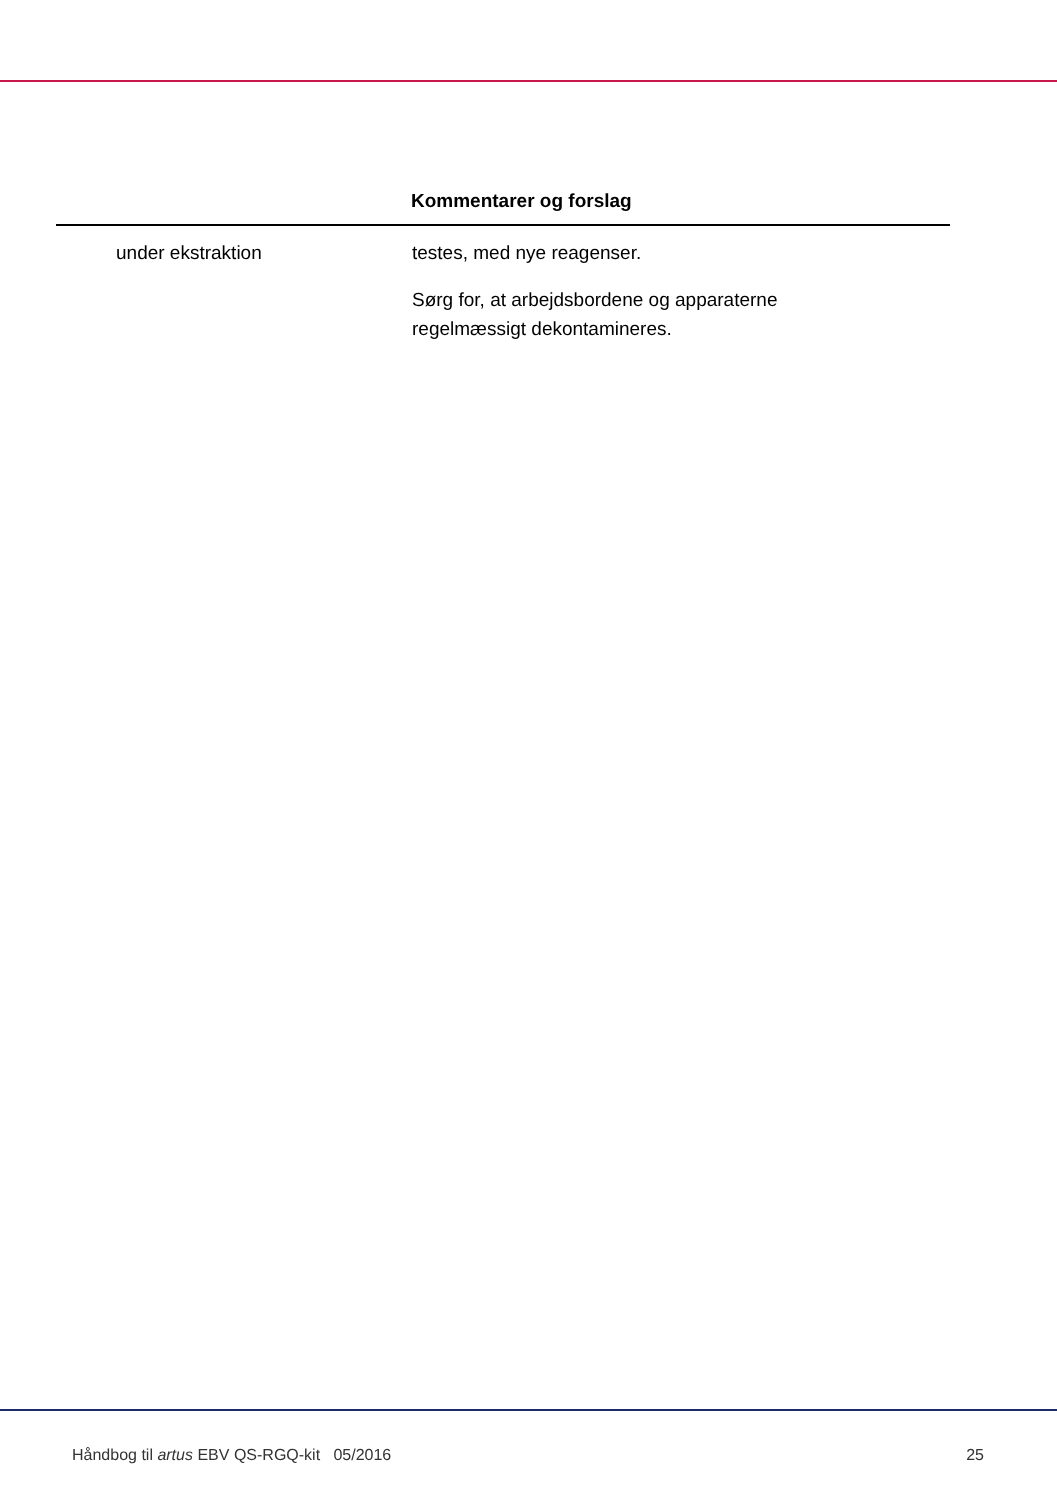| | Kommentarer og forslag |
| --- | --- |
| under ekstraktion | testes, med nye reagenser. Sørg for, at arbejdsbordene og apparaterne regelmæssigt dekontamineres. |
Håndbog til artus EBV QS-RGQ-kit 05/2016 25